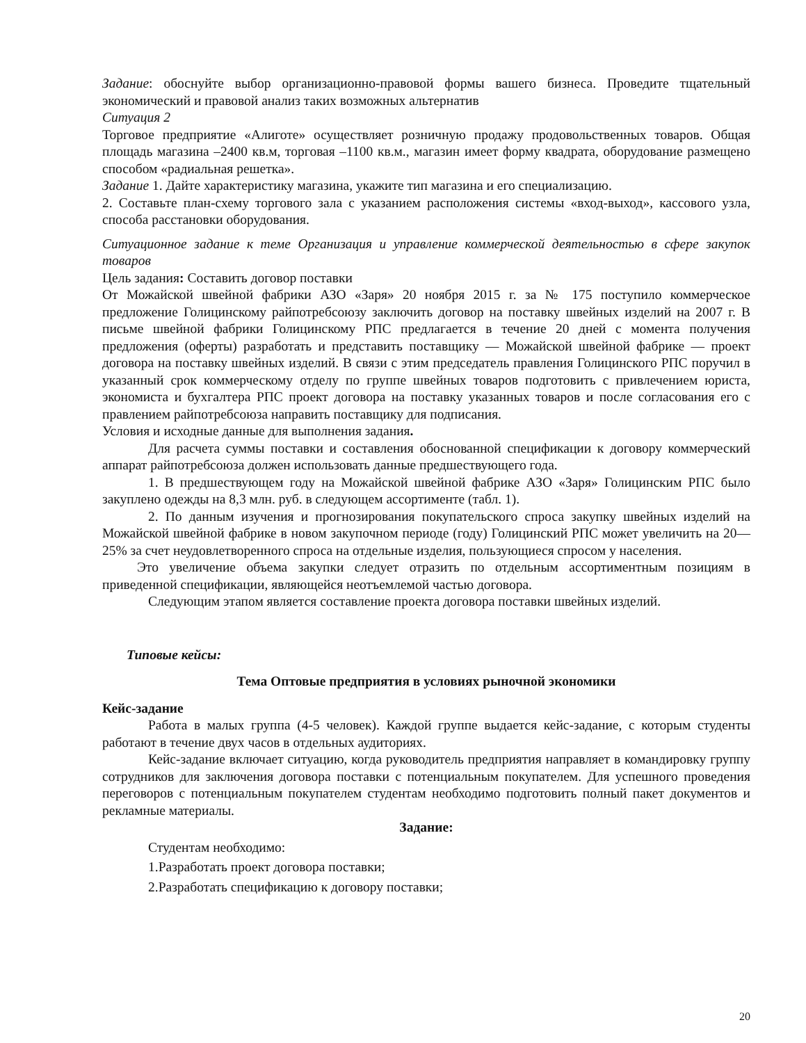Задание: обоснуйте выбор организационно-правовой формы вашего бизнеса. Проведите тщательный экономический и правовой анализ таких возможных альтернатив
Ситуация 2
Торговое предприятие «Алиготе» осуществляет розничную продажу продовольственных товаров. Общая площадь магазина –2400 кв.м, торговая –1100 кв.м., магазин имеет форму квадрата, оборудование размещено способом «радиальная решетка».
Задание 1. Дайте характеристику магазина, укажите тип магазина и его специализацию.
2. Составьте план-схему торгового зала с указанием расположения системы «вход-выход», кассового узла, способа расстановки оборудования.
Ситуационное задание к теме Организация и управление коммерческой деятельностью в сфере закупок товаров
Цель задания: Составить договор поставки
От Можайской швейной фабрики АЗО «Заря» 20 ноября 2015 г. за № 175 поступило коммерческое предложение Голицинскому райпотребсоюзу заключить договор на поставку швейных изделий на 2007 г. В письме швейной фабрики Голицинскому РПС предлагается в течение 20 дней с момента получения предложения (оферты) разработать и представить поставщику — Можайской швейной фабрике — проект договора на поставку швейных изделий. В связи с этим председатель правления Голицинского РПС поручил в указанный срок коммерческому отделу по группе швейных товаров подготовить с привлечением юриста, экономиста и бухгалтера РПС проект договора на поставку указанных товаров и после согласования его с правлением райпотребсоюза направить поставщику для подписания.
Условия и исходные данные для выполнения задания.
Для расчета суммы поставки и составления обоснованной спецификации к договору коммерческий аппарат райпотребсоюза должен использовать данные предшествующего года.
1. В предшествующем году на Можайской швейной фабрике АЗО «Заря» Голицинским РПС было закуплено одежды на 8,3 млн. руб. в следующем ассортименте (табл. 1).
2. По данным изучения и прогнозирования покупательского спроса закупку швейных изделий на Можайской швейной фабрике в новом закупочном периоде (году) Голицинский РПС может увеличить на 20—25% за счет неудовлетворенного спроса на отдельные изделия, пользующиеся спросом у населения.
Это увеличение объема закупки следует отразить по отдельным ассортиментным позициям в приведенной спецификации, являющейся неотъемлемой частью договора.
Следующим этапом является составление проекта договора поставки швейных изделий.
Типовые кейсы:
Тема Оптовые предприятия в условиях рыночной экономики
Кейс-задание
Работа в малых группа (4-5 человек). Каждой группе выдается кейс-задание, с которым студенты работают в течение двух часов в отдельных аудиториях.
Кейс-задание включает ситуацию, когда руководитель предприятия направляет в командировку группу сотрудников для заключения договора поставки с потенциальным покупателем. Для успешного проведения переговоров с потенциальным покупателем студентам необходимо подготовить полный пакет документов и рекламные материалы.
Задание:
Студентам необходимо:
1.Разработать проект договора поставки;
2.Разработать спецификацию к договору поставки;
20